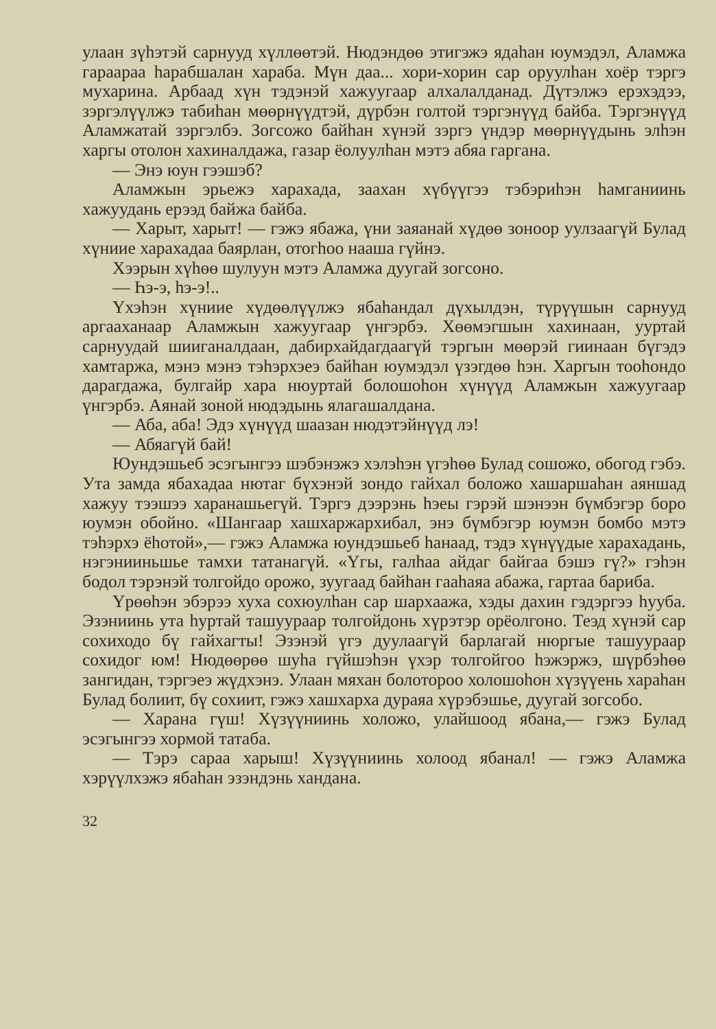улаан зүһэтэй сарнууд хүллөөтэй. Нюдэндөө этигэжэ ядаһан юумэдэл, Аламжа гараараа һарабшалан хараба. Мүн даа... хори-хорин сар оруулһан хоёр тэргэ мухарина. Арбаад хүн тэдэнэй хажуугаар алхалалданад. Дүтэлжэ ерэхэдээ, зэргэлүүлжэ табиһан мөөрнүүдтэй, дүрбэн голтой тэргэнүүд байба. Тэргэнүүд Аламжатай зэргэлбэ. Зогсожо байһан хүнэй зэргэ үндэр мөөрнүүдынь элһэн харгы отолон хахиналдажа, газар ёолуулһан мэтэ абяа гаргана.
— Энэ юун гээшэб?
Аламжын эрьежэ харахада, заахан хүбүүгээ тэбэриһэн һамганиинь хажуудань ерээд байжа байба.
— Харыт, харыт! — гэжэ ябажа, үни заяанай хүдөө зоноор уулзаагүй Булад хүниие харахадаа баярлан, отогһоо нааша гүйнэ.
Хээрын хүһөө шулуун мэтэ Аламжа дуугай зогсоно.
— Һэ-э, һэ-э!..
Үхэһэн хүниие хүдөөлүүлжэ ябаһандал дүхылдэн, түрүүшын сарнууд аргааханаар Аламжын хажуугаар үнгэрбэ. Хөөмэгшын хахинаан, ууртай сарнуудай шииганалдаан, дабирхайдагдаагүй тэргын мөөрэй гиинаан бүгэдэ хамтаржа, мэнэ мэнэ тэһэрхэеэ байһан юумэдэл үзэгдөө һэн. Харгын тооһондо дарагдажа, булгайр хара нюуртай болошоһон хүнүүд Аламжын хажуугаар үнгэрбэ. Аянай зоной нюдэдынь ялагашалдана.
— Аба, аба! Эдэ хүнүүд шаазан нюдэтэйнүүд лэ!
— Абяагүй бай!
Юундэшьеб эсэгынгээ шэбэнэжэ хэлэһэн үгэһөө Булад сошожо, обогод гэбэ. Ута замда ябахадаа нютаг бүхэнэй зондо гайхал боложо хашаршаһан аяншад хажуу тээшээ харанашьегүй. Тэргэ дээрэнь һэеы гэрэй шэнээн бүмбэгэр боро юумэн обойно. «Шангаар хашхаржархибал, энэ бүмбэгэр юумэн бомбо мэтэ тэһэрхэ ёһотой»,— гэжэ Аламжа юундэшьеб һанаад, тэдэ хүнүүдые харахадань, нэгэнииньшье тамхи татанагүй. «Үгы, галһаа айдаг байгаа бэшэ гү?» гэһэн бодол тэрэнэй толгойдо орожо, зуугаад байһан гааһаяа абажа, гартаа бариба.
Үрөөһэн эбэрээ хуха сохюулһан сар шархаажа, хэды дахин гэдэргээ һууба. Эзэниинь ута һуртай ташуураар толгойдонь хүрэтэр орёолгоно. Теэд хүнэй сар сохиходо бү гайхагты! Эзэнэй үгэ дуулаагүй барлагай нюргые ташуураар сохидог юм! Нюдөөрөө шуһа гүйшэһэн үхэр толгойгоо һэжэржэ, шүрбэһөө зангидан, тэргэеэ жүдхэнэ. Улаан мяхан болотороо холошоһон хүзүүень хараһан Булад болиит, бү сохиит, гэжэ хашхарха дураяа хүрэбэшье, дуугай зогсобо.
— Харана гүш! Хүзүүниинь холожо, улайшоод ябана,— гэжэ Булад эсэгынгээ хормой татаба.
— Тэрэ сараа харыш! Хүзүүниинь холоод ябанал! — гэжэ Аламжа хэрүүлхэжэ ябаһан эзэндэнь хандана.
32